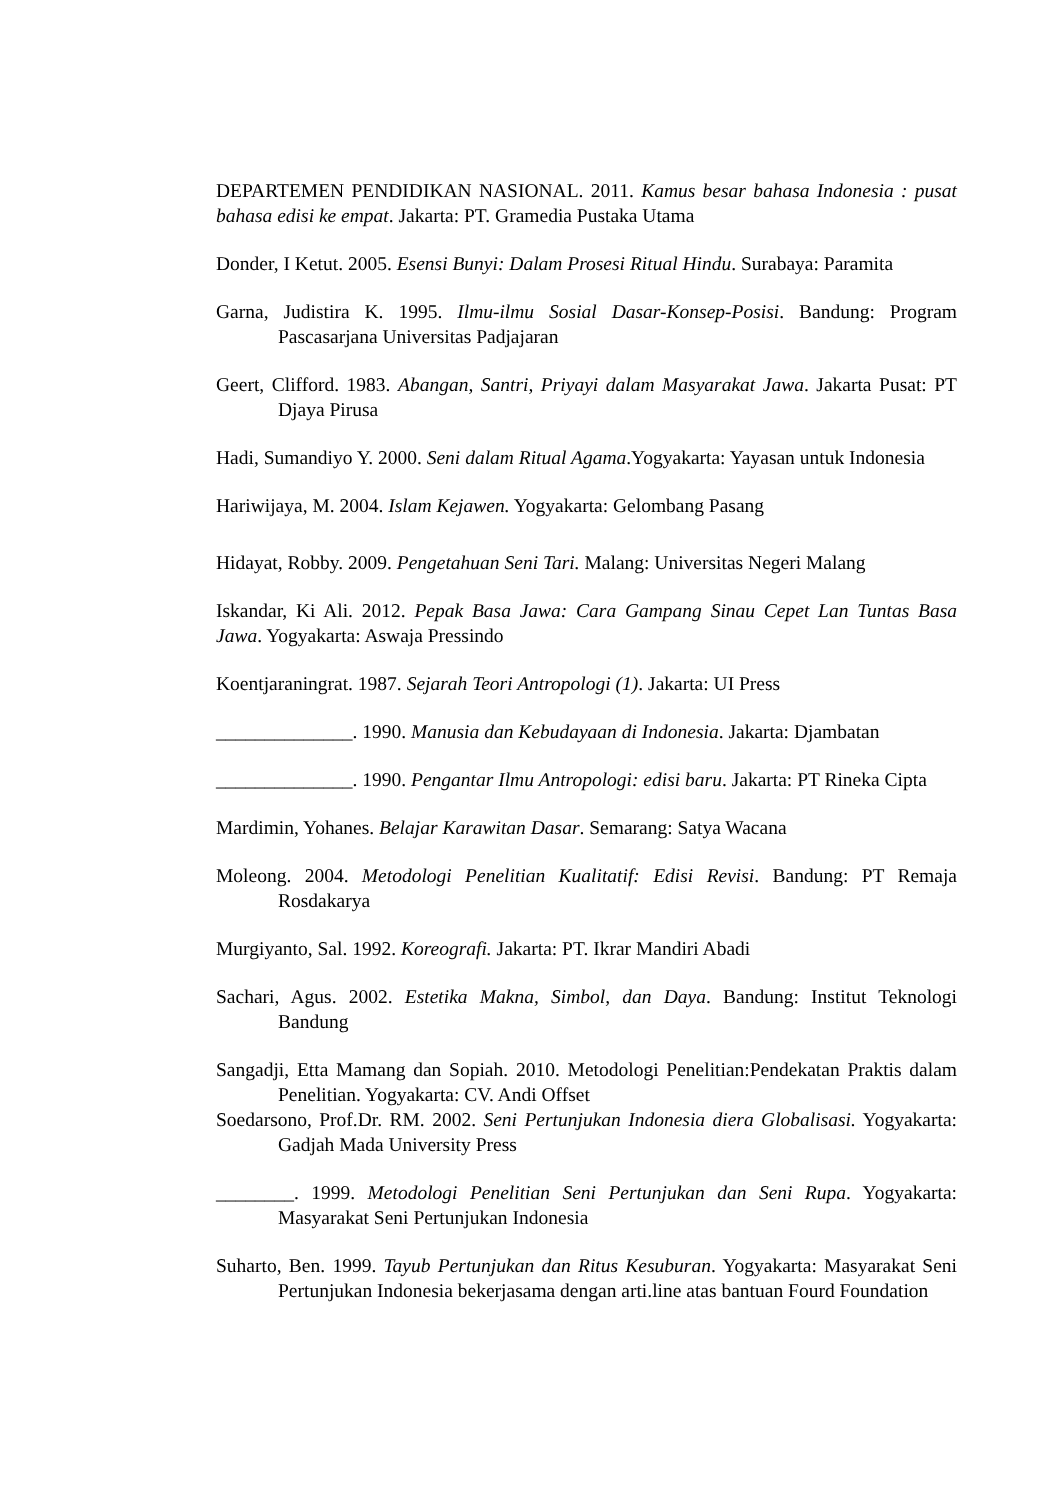DEPARTEMEN PENDIDIKAN NASIONAL. 2011. Kamus besar bahasa Indonesia : pusat bahasa edisi ke empat. Jakarta: PT. Gramedia Pustaka Utama
Donder, I Ketut. 2005. Esensi Bunyi: Dalam Prosesi Ritual Hindu. Surabaya: Paramita
Garna, Judistira K. 1995. Ilmu-ilmu Sosial Dasar-Konsep-Posisi. Bandung: Program Pascasarjana Universitas Padjajaran
Geert, Clifford. 1983. Abangan, Santri, Priyayi dalam Masyarakat Jawa. Jakarta Pusat: PT Djaya Pirusa
Hadi, Sumandiyo Y. 2000. Seni dalam Ritual Agama.Yogyakarta: Yayasan untuk Indonesia
Hariwijaya, M. 2004. Islam Kejawen. Yogyakarta: Gelombang Pasang
Hidayat, Robby. 2009. Pengetahuan Seni Tari. Malang: Universitas Negeri Malang
Iskandar, Ki Ali. 2012. Pepak Basa Jawa: Cara Gampang Sinau Cepet Lan Tuntas Basa Jawa. Yogyakarta: Aswaja Pressindo
Koentjaraningrat. 1987. Sejarah Teori Antropologi (1). Jakarta: UI Press
______________. 1990. Manusia dan Kebudayaan di Indonesia. Jakarta: Djambatan
______________. 1990. Pengantar Ilmu Antropologi: edisi baru. Jakarta: PT Rineka Cipta
Mardimin, Yohanes. Belajar Karawitan Dasar. Semarang: Satya Wacana
Moleong. 2004. Metodologi Penelitian Kualitatif: Edisi Revisi. Bandung: PT Remaja Rosdakarya
Murgiyanto, Sal. 1992. Koreografi. Jakarta: PT. Ikrar Mandiri Abadi
Sachari, Agus. 2002. Estetika Makna, Simbol, dan Daya. Bandung: Institut Teknologi Bandung
Sangadji, Etta Mamang dan Sopiah. 2010. Metodologi Penelitian:Pendekatan Praktis dalam Penelitian. Yogyakarta: CV. Andi Offset
Soedarsono, Prof.Dr. RM. 2002. Seni Pertunjukan Indonesia diera Globalisasi. Yogyakarta: Gadjah Mada University Press
________. 1999. Metodologi Penelitian Seni Pertunjukan dan Seni Rupa. Yogyakarta: Masyarakat Seni Pertunjukan Indonesia
Suharto, Ben. 1999. Tayub Pertunjukan dan Ritus Kesuburan. Yogyakarta: Masyarakat Seni Pertunjukan Indonesia bekerjasama dengan arti.line atas bantuan Fourd Foundation